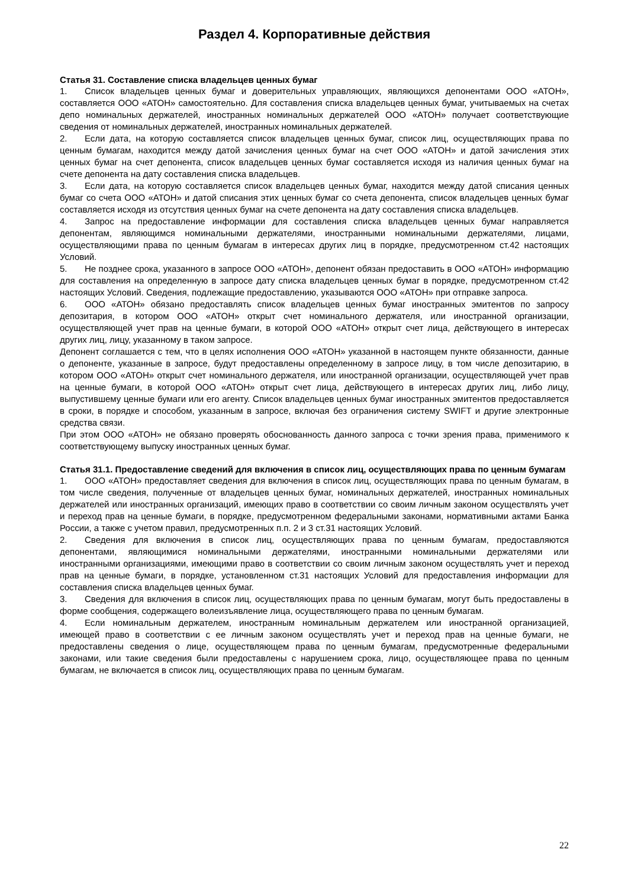Раздел 4. Корпоративные действия
Статья 31. Составление списка владельцев ценных бумаг
1. Список владельцев ценных бумаг и доверительных управляющих, являющихся депонентами ООО «АТОН», составляется ООО «АТОН» самостоятельно. Для составления списка владельцев ценных бумаг, учитываемых на счетах депо номинальных держателей, иностранных номинальных держателей ООО «АТОН» получает соответствующие сведения от номинальных держателей, иностранных номинальных держателей.
2. Если дата, на которую составляется список владельцев ценных бумаг, список лиц, осуществляющих права по ценным бумагам, находится между датой зачисления ценных бумаг на счет ООО «АТОН» и датой зачисления этих ценных бумаг на счет депонента, список владельцев ценных бумаг составляется исходя из наличия ценных бумаг на счете депонента на дату составления списка владельцев.
3. Если дата, на которую составляется список владельцев ценных бумаг, находится между датой списания ценных бумаг со счета ООО «АТОН» и датой списания этих ценных бумаг со счета депонента, список владельцев ценных бумаг составляется исходя из отсутствия ценных бумаг на счете депонента на дату составления списка владельцев.
4. Запрос на предоставление информации для составления списка владельцев ценных бумаг направляется депонентам, являющимся номинальными держателями, иностранными номинальными держателями, лицами, осуществляющими права по ценным бумагам в интересах других лиц в порядке, предусмотренном ст.42 настоящих Условий.
5. Не позднее срока, указанного в запросе ООО «АТОН», депонент обязан предоставить в ООО «АТОН» информацию для составления на определенную в запросе дату списка владельцев ценных бумаг в порядке, предусмотренном ст.42 настоящих Условий. Сведения, подлежащие предоставлению, указываются ООО «АТОН» при отправке запроса.
6. ООО «АТОН» обязано предоставлять список владельцев ценных бумаг иностранных эмитентов по запросу депозитария, в котором ООО «АТОН» открыт счет номинального держателя, или иностранной организации, осуществляющей учет прав на ценные бумаги, в которой ООО «АТОН» открыт счет лица, действующего в интересах других лиц, лицу, указанному в таком запросе.
Депонент соглашается с тем, что в целях исполнения ООО «АТОН» указанной в настоящем пункте обязанности, данные о депоненте, указанные в запросе, будут предоставлены определенному в запросе лицу, в том числе депозитарию, в котором ООО «АТОН» открыт счет номинального держателя, или иностранной организации, осуществляющей учет прав на ценные бумаги, в которой ООО «АТОН» открыт счет лица, действующего в интересах других лиц, либо лицу, выпустившему ценные бумаги или его агенту. Список владельцев ценных бумаг иностранных эмитентов предоставляется в сроки, в порядке и способом, указанным в запросе, включая без ограничения систему SWIFT и другие электронные средства связи.
При этом ООО «АТОН» не обязано проверять обоснованность данного запроса с точки зрения права, применимого к соответствующему выпуску иностранных ценных бумаг.
Статья 31.1. Предоставление сведений для включения в список лиц, осуществляющих права по ценным бумагам
1. ООО «АТОН» предоставляет сведения для включения в список лиц, осуществляющих права по ценным бумагам, в том числе сведения, полученные от владельцев ценных бумаг, номинальных держателей, иностранных номинальных держателей или иностранных организаций, имеющих право в соответствии со своим личным законом осуществлять учет и переход прав на ценные бумаги, в порядке, предусмотренном федеральными законами, нормативными актами Банка России, а также с учетом правил, предусмотренных п.п. 2 и 3 ст.31 настоящих Условий.
2. Сведения для включения в список лиц, осуществляющих права по ценным бумагам, предоставляются депонентами, являющимися номинальными держателями, иностранными номинальными держателями или иностранными организациями, имеющими право в соответствии со своим личным законом осуществлять учет и переход прав на ценные бумаги, в порядке, установленном ст.31 настоящих Условий для предоставления информации для составления списка владельцев ценных бумаг.
3. Сведения для включения в список лиц, осуществляющих права по ценным бумагам, могут быть предоставлены в форме сообщения, содержащего волеизъявление лица, осуществляющего права по ценным бумагам.
4. Если номинальным держателем, иностранным номинальным держателем или иностранной организацией, имеющей право в соответствии с ее личным законом осуществлять учет и переход прав на ценные бумаги, не предоставлены сведения о лице, осуществляющем права по ценным бумагам, предусмотренные федеральными законами, или такие сведения были предоставлены с нарушением срока, лицо, осуществляющее права по ценным бумагам, не включается в список лиц, осуществляющих права по ценным бумагам.
22